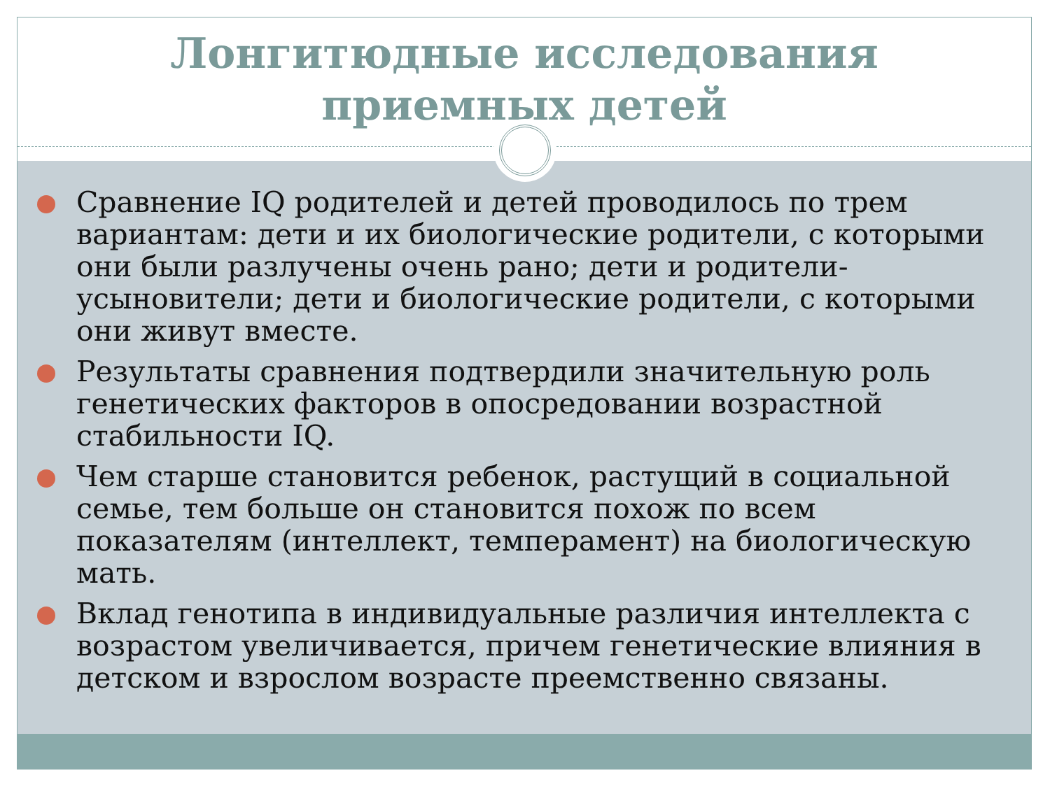Лонгитюдные исследования
приемных детей
Сравнение IQ родителей и детей проводилось по трем вариантам: дети и их биологические родители, с которыми они были разлучены очень рано; дети и родители-усыновители; дети и биологические родители, с которыми они живут вместе.
Результаты сравнения подтвердили значительную роль генетических факторов в опосредовании возрастной стабильности IQ.
Чем старше становится ребенок, растущий в социальной семье, тем больше он становится похож по всем показателям (интеллект, темперамент) на биологическую мать.
Вклад генотипа в индивидуальные различия интеллекта с возрастом увеличивается, причем генетические влияния в детском и взрослом возрасте преемственно связаны.